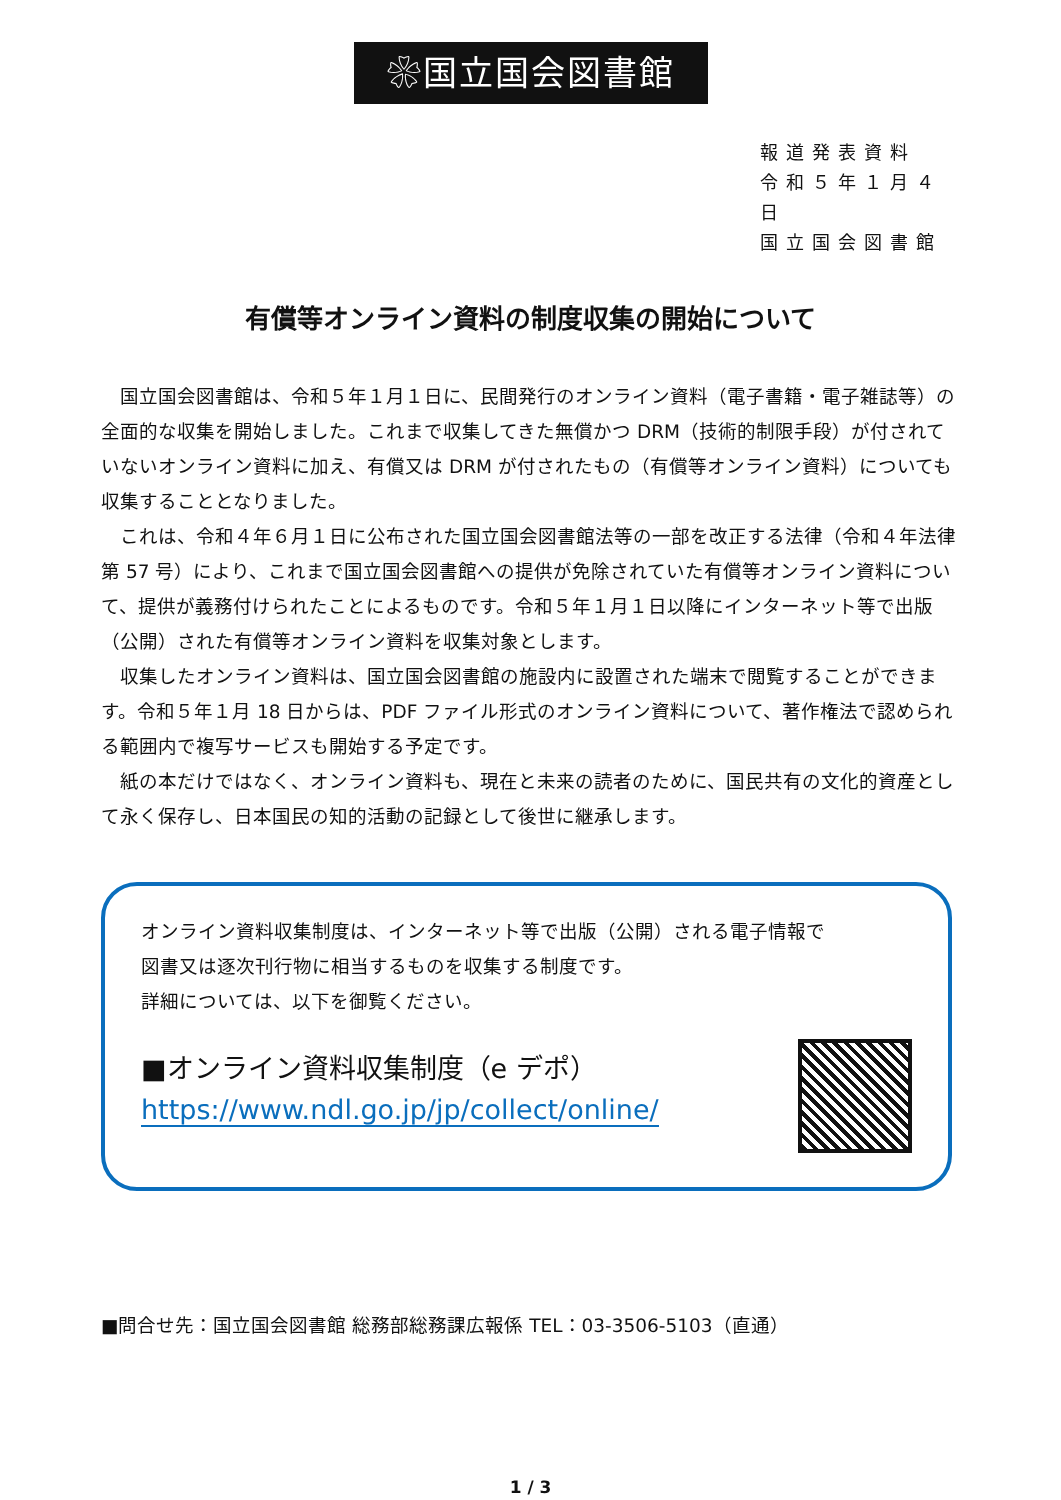❀国立国会図書館
報道発表資料
令和５年１月４日
国立国会図書館
有償等オンライン資料の制度収集の開始について
国立国会図書館は、令和５年１月１日に、民間発行のオンライン資料（電子書籍・電子雑誌等）の全面的な収集を開始しました。これまで収集してきた無償かつ DRM（技術的制限手段）が付されていないオンライン資料に加え、有償又は DRM が付されたもの（有償等オンライン資料）についても収集することとなりました。
これは、令和４年６月１日に公布された国立国会図書館法等の一部を改正する法律（令和４年法律第 57 号）により、これまで国立国会図書館への提供が免除されていた有償等オンライン資料について、提供が義務付けられたことによるものです。令和５年１月１日以降にインターネット等で出版（公開）された有償等オンライン資料を収集対象とします。
収集したオンライン資料は、国立国会図書館の施設内に設置された端末で閲覧することができます。令和５年１月 18 日からは、PDF ファイル形式のオンライン資料について、著作権法で認められる範囲内で複写サービスも開始する予定です。
紙の本だけではなく、オンライン資料も、現在と未来の読者のために、国民共有の文化的資産として永く保存し、日本国民の知的活動の記録として後世に継承します。
オンライン資料収集制度は、インターネット等で出版（公開）される電子情報で
図書又は逐次刊行物に相当するものを収集する制度です。
詳細については、以下を御覧ください。
■オンライン資料収集制度（e デポ）
https://www.ndl.go.jp/jp/collect/online/
■問合せ先：国立国会図書館 総務部総務課広報係 TEL：03-3506-5103（直通）
1 / 3